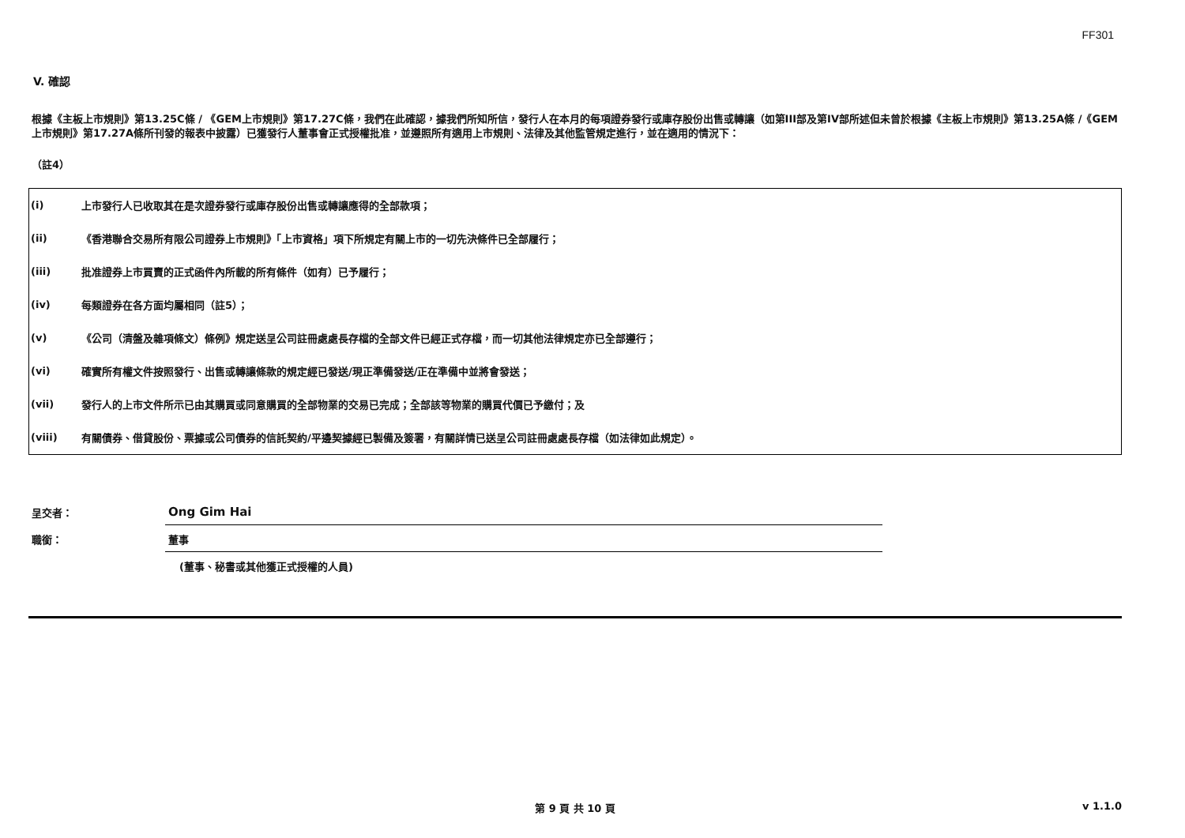FF301
V. 確認
根據《主板上市規則》第13.25C條 / 《GEM上市規則》第17.27C條，我們在此確認，據我們所知所信，發行人在本月的每項證券發行或庫存股份出售或轉讓（如第III部及第IV部所述但未曾於根據《主板上市規則》第13.25A條 /《GEM上市規則》第17.27A條所刊發的報表中披露）已獲發行人董事會正式授權批准，並遵照所有適用上市規則、法律及其他監管規定進行，並在適用的情況下：
（註4）
| (i) | 上市發行人已收取其在是次證券發行或庫存股份出售或轉讓應得的全部款項； |
| (ii) | 《香港聯合交易所有限公司證券上市規則》「上市資格」項下所規定有關上市的一切先決條件已全部履行； |
| (iii) | 批准證券上市買賣的正式函件內所載的所有條件（如有）已予履行； |
| (iv) | 每類證券在各方面均屬相同（註5）； |
| (v) | 《公司（清盤及雜項條文）條例》規定送呈公司註冊處處長存檔的全部文件已經正式存檔，而一切其他法律規定亦已全部遵行； |
| (vi) | 確實所有權文件按照發行、出售或轉讓條款的規定經已發送/現正準備發送/正在準備中並將會發送； |
| (vii) | 發行人的上市文件所示已由其購買或同意購買的全部物業的交易已完成；全部該等物業的購買代價已予繳付；及 |
| (viii) | 有關債券、借貸股份、票據或公司債券的信託契約/平邊契據經已製備及簽署，有關詳情已送呈公司註冊處處長存檔（如法律如此規定）。 |
| 呈交者： | Ong Gim Hai |
| 職銜： | 董事 |
| | (董事、秘書或其他獲正式授權的人員) |
第 9 頁 共 10 頁 v 1.1.0